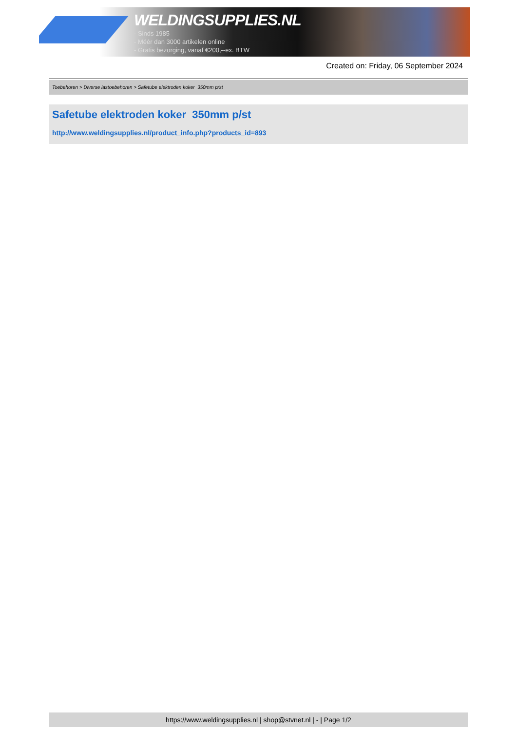WELDINGSUPPLIES.NL
- Sinds 1985
- Méér dan 3000 artikelen online
- Gratis bezorging, vanaf €200,--ex. BTW
Created on: Friday, 06 September 2024
Toebehoren > Diverse lastoebehoren > Safetube elektroden koker 350mm p/st
Safetube elektroden koker 350mm p/st
http://www.weldingsupplies.nl/product_info.php?products_id=893
https://www.weldingsupplies.nl | shop@stvnet.nl | - | Page 1/2